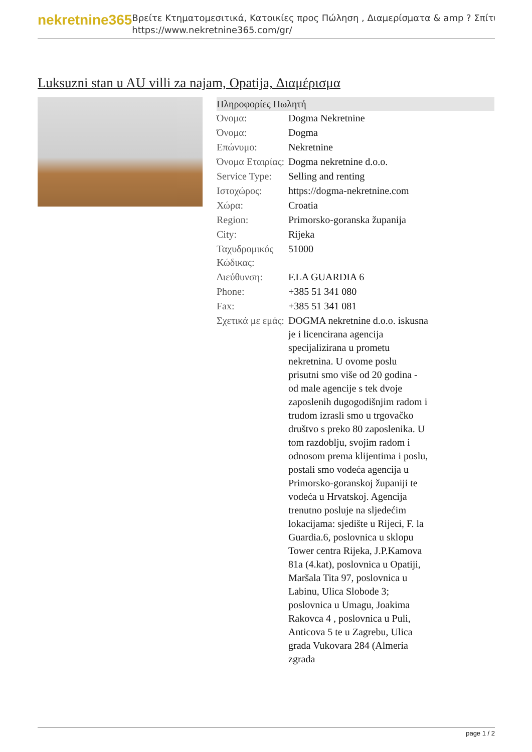nekretnine365
Βρείτε Κτηματομεσιτικά, Κατοικίες προς Πώληση , Διαμερίσματα & amp ? Σπίτι
https://www.nekretnine365.com/gr/
Luksuzni stan u AU villi za najam, Opatija, Διαμέρισμα
| Πληροφορίες Πωλητή | |
| --- | --- |
| Όνομα: | Dogma Nekretnine |
| Όνομα: | Dogma |
| Επώνυμο: | Nekretnine |
| Όνομα Εταιρίας: | Dogma nekretnine d.o.o. |
| Service Type: | Selling and renting |
| Ιστοχώρος: | https://dogma-nekretnine.com |
| Χώρα: | Croatia |
| Region: | Primorsko-goranska županija |
| City: | Rijeka |
| Ταχυδρομικός Κώδικας: | 51000 |
| Διεύθυνση: | F.LA GUARDIA 6 |
| Phone: | +385 51 341 080 |
| Fax: | +385 51 341 081 |
| Σχετικά με εμάς: | DOGMA nekretnine d.o.o. iskusna je i licencirana agencija specijalizirana u prometu nekretnina. U ovome poslu prisutni smo više od 20 godina - od male agencije s tek dvoje zaposlenih dugogodišnjim radom i trudom izrasli smo u trgovačko društvo s preko 80 zaposlenika. U tom razdoblju, svojim radom i odnosom prema klijentima i poslu, postali smo vodeća agencija u Primorsko-goranskoj županiji te vodeća u Hrvatskoj. Agencija trenutno posluje na sljedećim lokacijama: sjedište u Rijeci, F. la Guardia.6, poslovnica u sklopu Tower centra Rijeka, J.P.Kamova 81a (4.kat), poslovnica u Opatiji, Maršala Tita 97, poslovnica u Labinu, Ulica Slobode 3; poslovnica u Umagu, Joakima Rakovca 4 , poslovnica u Puli, Anticova 5 te u Zagrebu, Ulica grada Vukovara 284 (Almeria zgrada |
page 1 / 2